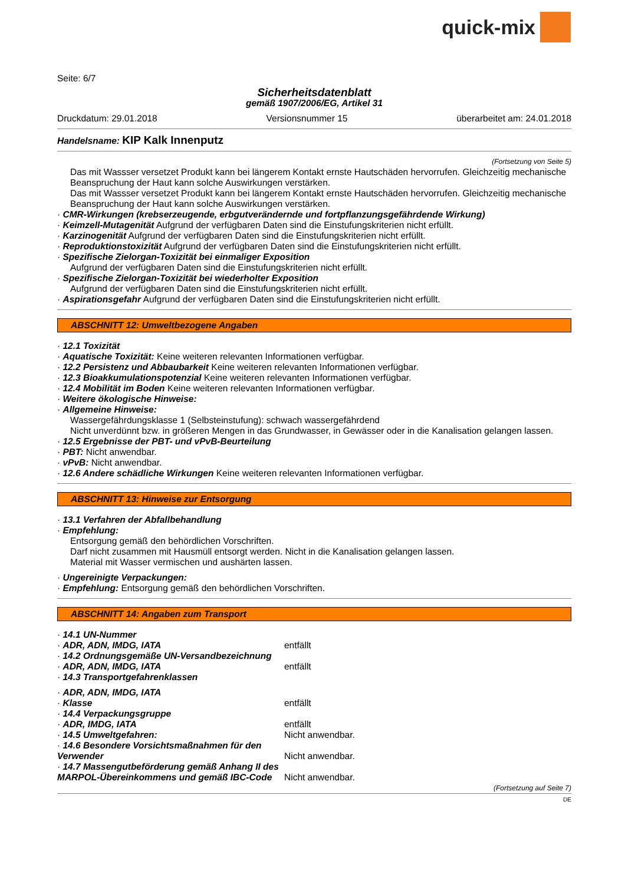quick-mix
Seite: 6/7
Sicherheitsdatenblatt
gemäß 1907/2006/EG, Artikel 31
Druckdatum: 29.01.2018 Versionsnummer 15 überarbeitet am: 24.01.2018
Handelsname: KIP Kalk Innenputz
(Fortsetzung von Seite 5)
Das mit Wassser versetzet Produkt kann bei längerem Kontakt ernste Hautschäden hervorrufen. Gleichzeitig mechanische Beanspruchung der Haut kann solche Auswirkungen verstärken.
Das mit Wassser versetzet Produkt kann bei längerem Kontakt ernste Hautschäden hervorrufen. Gleichzeitig mechanische Beanspruchung der Haut kann solche Auswirkungen verstärken.
· CMR-Wirkungen (krebserzeugende, erbgutverändernde und fortpflanzungsgefährdende Wirkung)
· Keimzell-Mutagenität Aufgrund der verfügbaren Daten sind die Einstufungskriterien nicht erfüllt.
· Karzinogenität Aufgrund der verfügbaren Daten sind die Einstufungskriterien nicht erfüllt.
· Reproduktionstoxizität Aufgrund der verfügbaren Daten sind die Einstufungskriterien nicht erfüllt.
· Spezifische Zielorgan-Toxizität bei einmaliger Exposition
Aufgrund der verfügbaren Daten sind die Einstufungskriterien nicht erfüllt.
· Spezifische Zielorgan-Toxizität bei wiederholter Exposition
Aufgrund der verfügbaren Daten sind die Einstufungskriterien nicht erfüllt.
· Aspirationsgefahr Aufgrund der verfügbaren Daten sind die Einstufungskriterien nicht erfüllt.
ABSCHNITT 12: Umweltbezogene Angaben
· 12.1 Toxizität
· Aquatische Toxizität: Keine weiteren relevanten Informationen verfügbar.
· 12.2 Persistenz und Abbaubarkeit Keine weiteren relevanten Informationen verfügbar.
· 12.3 Bioakkumulationspotenzial Keine weiteren relevanten Informationen verfügbar.
· 12.4 Mobilität im Boden Keine weiteren relevanten Informationen verfügbar.
· Weitere ökologische Hinweise:
· Allgemeine Hinweise:
Wassergefährdungsklasse 1 (Selbsteinstufung): schwach wassergefährdend
Nicht unverdünnt bzw. in größeren Mengen in das Grundwasser, in Gewässer oder in die Kanalisation gelangen lassen.
· 12.5 Ergebnisse der PBT- und vPvB-Beurteilung
· PBT: Nicht anwendbar.
· vPvB: Nicht anwendbar.
· 12.6 Andere schädliche Wirkungen Keine weiteren relevanten Informationen verfügbar.
ABSCHNITT 13: Hinweise zur Entsorgung
· 13.1 Verfahren der Abfallbehandlung
· Empfehlung:
Entsorgung gemäß den behördlichen Vorschriften.
Darf nicht zusammen mit Hausmüll entsorgt werden. Nicht in die Kanalisation gelangen lassen.
Material mit Wasser vermischen und aushärten lassen.
· Ungereinigte Verpackungen:
· Empfehlung: Entsorgung gemäß den behördlichen Vorschriften.
ABSCHNITT 14: Angaben zum Transport
· 14.1 UN-Nummer
· ADR, ADN, IMDG, IATA entfällt
· 14.2 Ordnungsgemäße UN-Versandbezeichnung
· ADR, ADN, IMDG, IATA entfällt
· 14.3 Transportgefahrenklassen
· ADR, ADN, IMDG, IATA
· Klasse entfällt
· 14.4 Verpackungsgruppe
· ADR, IMDG, IATA entfällt
· 14.5 Umweltgefahren: Nicht anwendbar.
· 14.6 Besondere Vorsichtsmaßnahmen für den Verwender
Nicht anwendbar.
· 14.7 Massengutbeförderung gemäß Anhang II des MARPOL-Übereinkommens und gemäß IBC-Code
Nicht anwendbar.
(Fortsetzung auf Seite 7)
DE